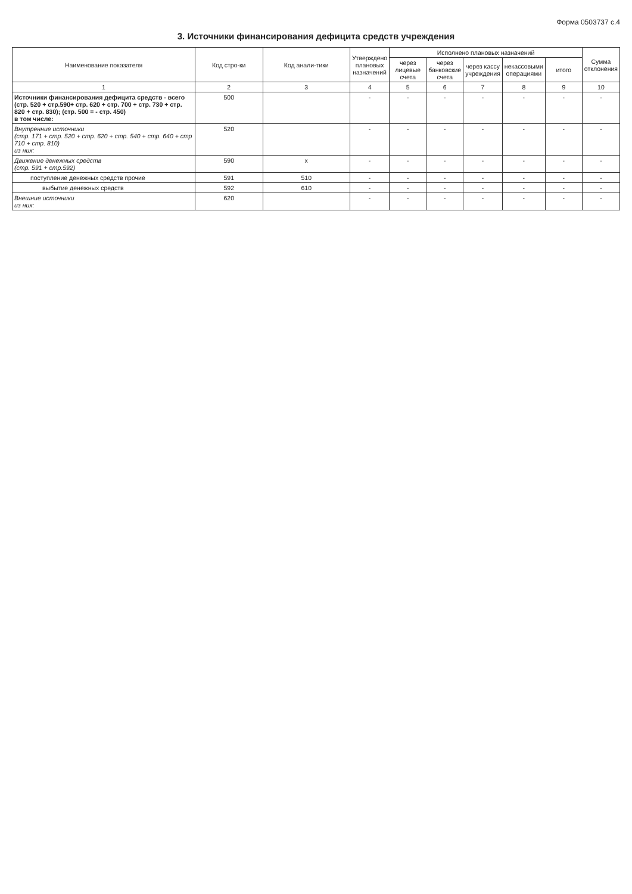Форма 0503737 с.4
3. Источники финансирования дефицита средств учреждения
| Наименование показателя | Код стро-ки | Код анали-тики | Утверждено плановых назначений | Исполнено плановых назначений | | | | | Сумма отклонения |
| --- | --- | --- | --- | --- | --- | --- | --- | --- | --- |
| | | | | через лицевые счета | через банковские счета | через кассу учреждения | некассовыми операциями | итого | |
| 1 | 2 | 3 | 4 | 5 | 6 | 7 | 8 | 9 | 10 |
| Источники финансирования дефицита средств - всего (стр. 520 + стр.590+ стр. 620 + стр. 700 + стр. 730 + стр. 820 + стр. 830); (стр. 500 = - стр. 450) в том числе: | 500 | | - | - | - | - | - | - | - |
| Внутренние источники (стр. 171 + стр. 520 + стр. 620 + стр. 540 + стр. 640 + стр 710 + стр. 810) из них: | 520 | | - | - | - | - | - | - | - |
| Движение денежных средств (стр. 591 + стр.592) | 590 | x | - | - | - | - | - | - | - |
| поступление денежных средств прочие | 591 | 510 | - | - | - | - | - | - | - |
| выбытие денежных средств | 592 | 610 | - | - | - | - | - | - | - |
| Внешние источники из них: | 620 | | - | - | - | - | - | - | - |